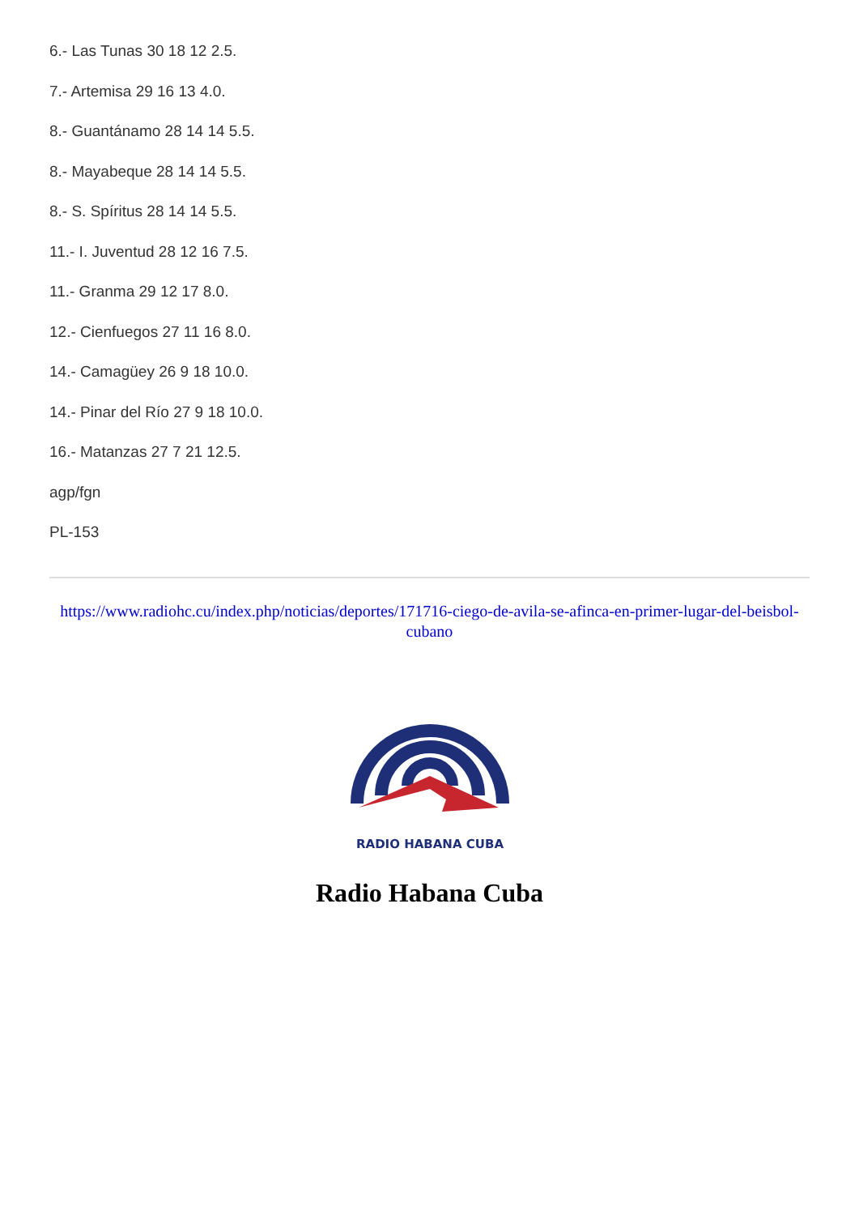6.- Las Tunas 30 18 12 2.5.
7.- Artemisa 29 16 13 4.0.
8.- Guantánamo 28 14 14 5.5.
8.- Mayabeque 28 14 14 5.5.
8.- S. Spíritus 28 14 14 5.5.
11.- I. Juventud 28 12 16 7.5.
11.- Granma 29 12 17 8.0.
12.- Cienfuegos 27 11 16 8.0.
14.- Camagüey 26 9 18 10.0.
14.- Pinar del Río 27 9 18 10.0.
16.- Matanzas 27 7 21 12.5.
agp/fgn
PL-153
https://www.radiohc.cu/index.php/noticias/deportes/171716-ciego-de-avila-se-afinca-en-primer-lugar-del-beisbol-cubano
RADIO HABANA CUBA
Radio Habana Cuba